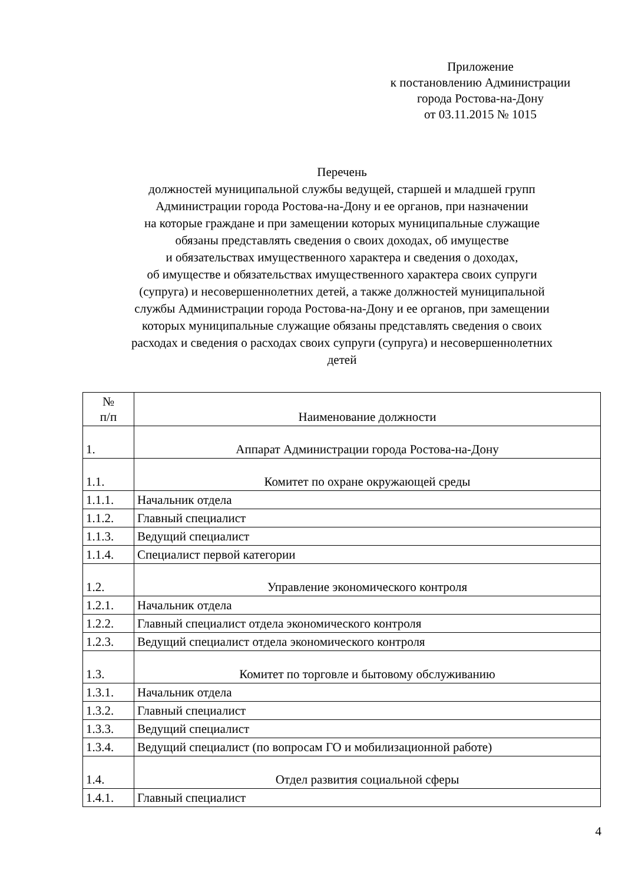Приложение
к постановлению Администрации
города Ростова-на-Дону
от 03.11.2015 № 1015
Перечень
должностей муниципальной службы ведущей, старшей и младшей групп
Администрации города Ростова-на-Дону и ее органов, при назначении
на которые граждане и при замещении которых муниципальные служащие
обязаны представлять сведения о своих доходах, об имуществе
и обязательствах имущественного характера и сведения о доходах,
об имуществе и обязательствах имущественного характера своих супруги
(супруга) и несовершеннолетних детей, а также должностей муниципальной
службы Администрации города Ростова-на-Дону и ее органов, при замещении
которых муниципальные служащие обязаны представлять сведения о своих
расходах и сведения о расходах своих супруги (супруга) и несовершеннолетних
детей
| № п/п | Наименование должности |
| --- | --- |
| 1. | Аппарат Администрации города Ростова-на-Дону |
| 1.1. | Комитет по охране окружающей среды |
| 1.1.1. | Начальник отдела |
| 1.1.2. | Главный специалист |
| 1.1.3. | Ведущий специалист |
| 1.1.4. | Специалист первой категории |
| 1.2. | Управление экономического контроля |
| 1.2.1. | Начальник отдела |
| 1.2.2. | Главный специалист отдела экономического контроля |
| 1.2.3. | Ведущий специалист отдела экономического контроля |
| 1.3. | Комитет по торговле и бытовому обслуживанию |
| 1.3.1. | Начальник отдела |
| 1.3.2. | Главный специалист |
| 1.3.3. | Ведущий специалист |
| 1.3.4. | Ведущий специалист (по вопросам ГО и мобилизационной работе) |
| 1.4. | Отдел развития социальной сферы |
| 1.4.1. | Главный специалист |
4